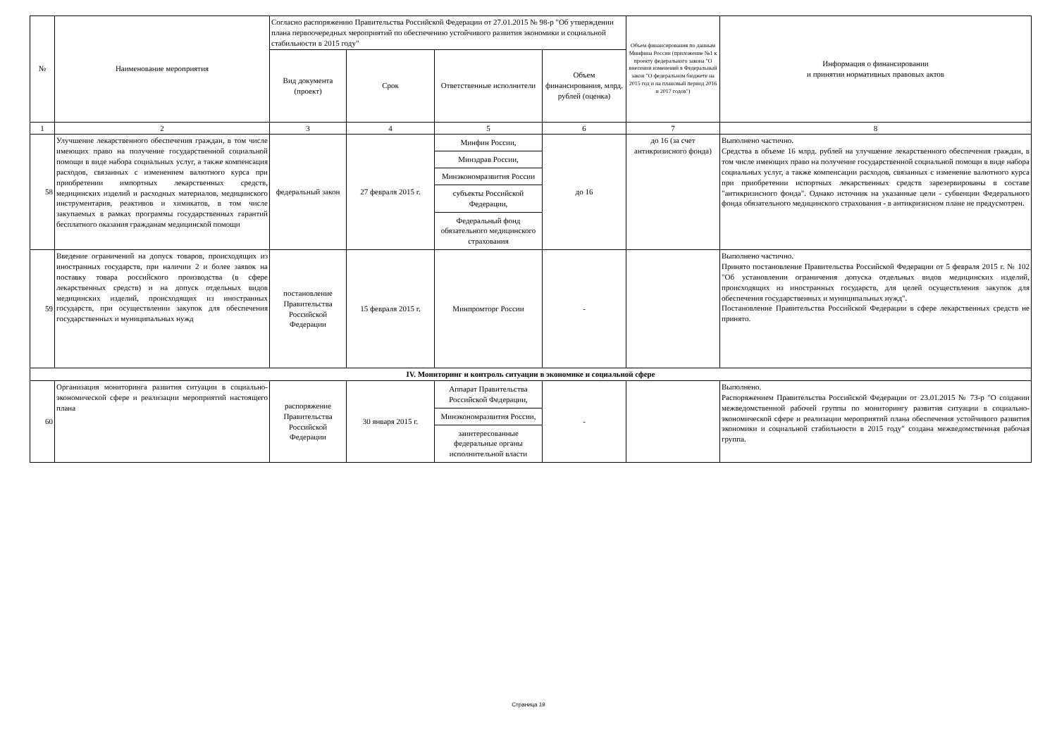| № | Наименование мероприятия | Согласно распоряжению Правительства Российской Федерации от 27.01.2015 № 98-р "Об утверждении плана первоочередных мероприятий по обеспечению устойчивого развития экономики и социальной стабильности в 2015 году" | | | | Объем финансирования по данным Минфина России (приложение №1 к проекту федерального закона "О внесении изменений в Федеральный закон "О федеральном бюджете на 2015 год и на плановый период 2016 и 2017 годов") | Информация о финансировании и принятии нормативных правовых актов |
| --- | --- | --- | --- | --- | --- | --- | --- |
| | | Вид документа (проект) | Срок | Ответственные исполнители | Объем финансирования, млрд. рублей (оценка) | | |
| 1 | 2 | 3 | 4 | 5 | 6 | 7 | 8 |
| 58 | Улучшение лекарственного обеспечения граждан, в том числе имеющих право на получение государственной социальной помощи в виде набора социальных услуг, а также компенсация расходов, связанных с изменением валютного курса при приобретении импортных лекарственных средств, медицинских изделий и расходных материалов, медицинского инструментария, реактивов и химикатов, в том числе закупаемых в рамках программы государственных гарантий бесплатного оказания гражданам медицинской помощи | федеральный закон | 27 февраля 2015 г. | / Минфин России, / / Минздрав России, / / Минэкономразвития России / / субъекты Российской Федерации, / / Федеральный фонд обязательного медицинского страхования / | до 16 | до 16 (за счет антикризисного фонда) | Выполнено частично. Средства в объеме 16 млрд. рублей на улучшение лекарственного обеспечения граждан, в том числе имеющих право на получение государственной социальной помощи в виде набора социальных услуг, а также компенсации расходов, связанных с изменение валютного курса при приобретении испортных лекарственных средств зарезервированы в составе "антикризисного фонда". Однако источник на указанные цели - субвенции Федерального фонда обязательного медицинского страхования - в антикризисном плане не предусмотрен. |
| 59 | Введение ограничений на допуск товаров, происходящих из иностранных государств, при наличии 2 и более заявок на поставку товара российского производства (в сфере лекарственных средств) и на допуск отдельных видов медицинских изделий, происходящих из иностранных государств, при осуществлении закупок для обеспечения государственных и муниципальных нужд | постановление Правительства Российской Федерации | 15 февраля 2015 г. | Минпромторг России | - | | Выполнено частично. Принято постановление Правительства Российской Федерации от 5 февраля 2015 г. № 102 "Об установлении ограничения допуска отдельных видов медицинских изделий, происходящих из иностранных государств, для целей осуществления закупок для обеспечения государственных и муниципальных нужд". Постановление Правительства Российской Федерации в сфере лекарственных средств не принято. |
| IV. Мониторинг и контроль ситуации в экономике и социальной сфере | | | | | | | |
| 60 | Организация мониторинга развития ситуации в социально-экономической сфере и реализации мероприятий настоящего плана | распоряжение Правительства Российской Федерации | 30 января 2015 г. | / Аппарат Правительства Российской Федерации, / / Минэкономразвития России, / / заинтересованные федеральные органы исполнительной власти / | - | | Выполнено. Распоряжением Правительства Российской Федерации от 23.01.2015 № 73-р "О создании межведомственной рабочей группы по мониторингу развития ситуации в социально-экономической сфере и реализации мероприятий плана обеспечения устойчивого развития экономики и социальной стабильности в 2015 году" создана межведомственная рабочая группа. |
Страница 19